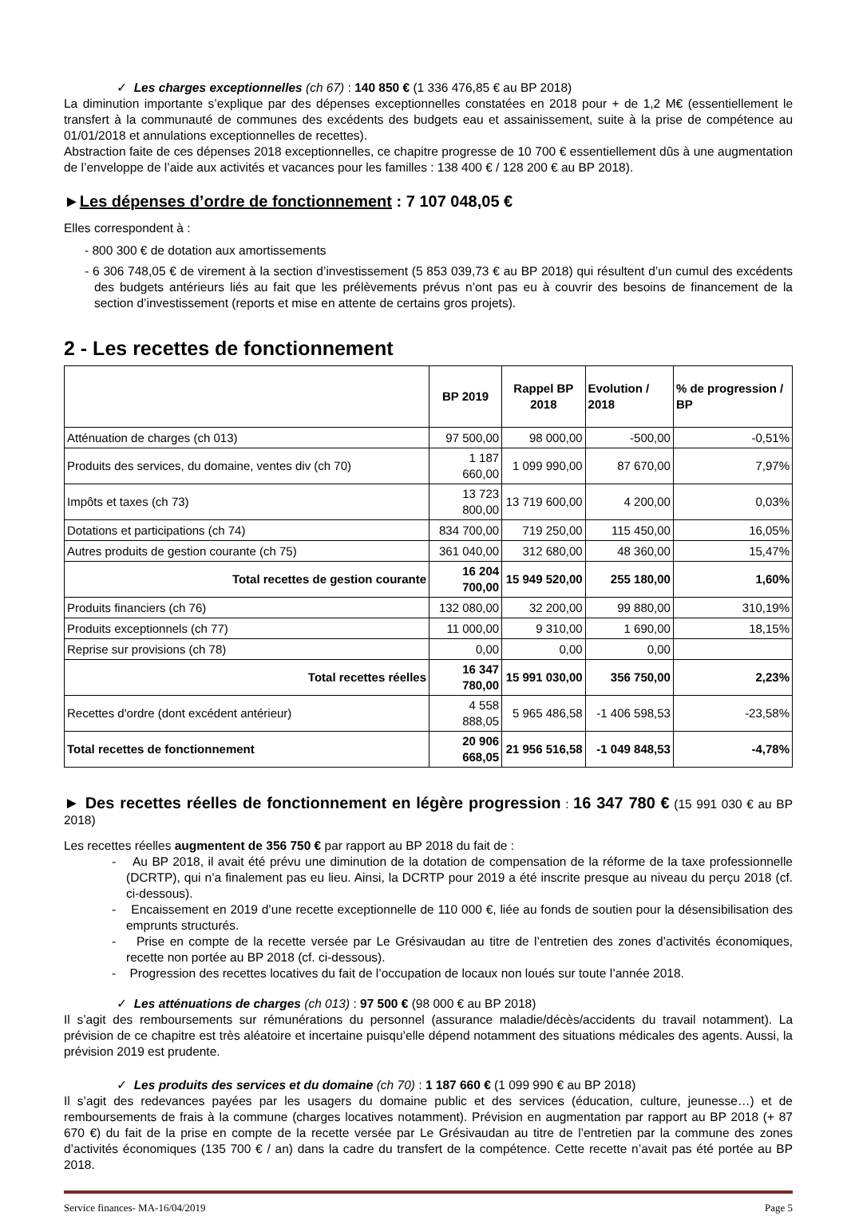✓ Les charges exceptionnelles (ch 67) : 140 850 € (1 336 476,85 € au BP 2018)
La diminution importante s’explique par des dépenses exceptionnelles constatées en 2018 pour + de 1,2 M€ (essentiellement le transfert à la communauté de communes des excédents des budgets eau et assainissement, suite à la prise de compétence au 01/01/2018 et annulations exceptionnelles de recettes).
Abstraction faite de ces dépenses 2018 exceptionnelles, ce chapitre progresse de 10 700 € essentiellement dûs à une augmentation de l’enveloppe de l’aide aux activités et vacances pour les familles : 138 400 € / 128 200 € au BP 2018).
►Les dépenses d’ordre de fonctionnement : 7 107 048,05 €
Elles correspondent à :
- 800 300 € de dotation aux amortissements
- 6 306 748,05 € de virement à la section d’investissement (5 853 039,73 € au BP 2018) qui résultent d’un cumul des excédents des budgets antérieurs liés au fait que les prélèvements prévus n’ont pas eu à couvrir des besoins de financement de la section d’investissement (reports et mise en attente de certains gros projets).
2 - Les recettes de fonctionnement
| | BP 2019 | Rappel BP 2018 | Evolution / 2018 | % de progression / BP |
| --- | --- | --- | --- | --- |
| Atténuation de charges (ch 013) | 97 500,00 | 98 000,00 | -500,00 | -0,51% |
| Produits des services, du domaine, ventes div (ch 70) | 1 187 660,00 | 1 099 990,00 | 87 670,00 | 7,97% |
| Impôts et taxes (ch 73) | 13 723 800,00 | 13 719 600,00 | 4 200,00 | 0,03% |
| Dotations et participations (ch 74) | 834 700,00 | 719 250,00 | 115 450,00 | 16,05% |
| Autres produits de gestion courante (ch 75) | 361 040,00 | 312 680,00 | 48 360,00 | 15,47% |
| Total recettes de gestion courante | 16 204 700,00 | 15 949 520,00 | 255 180,00 | 1,60% |
| Produits financiers (ch 76) | 132 080,00 | 32 200,00 | 99 880,00 | 310,19% |
| Produits exceptionnels (ch 77) | 11 000,00 | 9 310,00 | 1 690,00 | 18,15% |
| Reprise sur provisions (ch 78) | 0,00 | 0,00 | 0,00 | |
| Total recettes réelles | 16 347 780,00 | 15 991 030,00 | 356 750,00 | 2,23% |
| Recettes d'ordre (dont excédent antérieur) | 4 558 888,05 | 5 965 486,58 | -1 406 598,53 | -23,58% |
| Total recettes de fonctionnement | 20 906 668,05 | 21 956 516,58 | -1 049 848,53 | -4,78% |
► Des recettes réelles de fonctionnement en légère progression : 16 347 780 € (15 991 030 € au BP 2018)
Les recettes réelles augmentent de 356 750 € par rapport au BP 2018 du fait de :
- Au BP 2018, il avait été prévu une diminution de la dotation de compensation de la réforme de la taxe professionnelle (DCRTP), qui n’a finalement pas eu lieu. Ainsi, la DCRTP pour 2019 a été inscrite presque au niveau du perçu 2018 (cf. ci-dessous).
- Encaissement en 2019 d’une recette exceptionnelle de 110 000 €, liée au fonds de soutien pour la désensibilisation des emprunts structurés.
- Prise en compte de la recette versée par Le Grésivaudan au titre de l’entretien des zones d’activités économiques, recette non portée au BP 2018 (cf. ci-dessous).
- Progression des recettes locatives du fait de l’occupation de locaux non loués sur toute l’année 2018.
✓ Les atténuations de charges (ch 013) : 97 500 € (98 000 € au BP 2018)
Il s’agit des remboursements sur rémunérations du personnel (assurance maladie/décès/accidents du travail notamment). La prévision de ce chapitre est très aléatoire et incertaine puisqu’elle dépend notamment des situations médicales des agents. Aussi, la prévision 2019 est prudente.
✓ Les produits des services et du domaine (ch 70) : 1 187 660 € (1 099 990 € au BP 2018)
Il s’agit des redevances payées par les usagers du domaine public et des services (éducation, culture, jeunesse…) et de remboursements de frais à la commune (charges locatives notamment). Prévision en augmentation par rapport au BP 2018 (+ 87 670 €) du fait de la prise en compte de la recette versée par Le Grésivaudan au titre de l’entretien par la commune des zones d’activités économiques (135 700 € / an) dans la cadre du transfert de la compétence. Cette recette n’avait pas été portée au BP 2018.
Service finances- MA-16/04/2019 Page 5